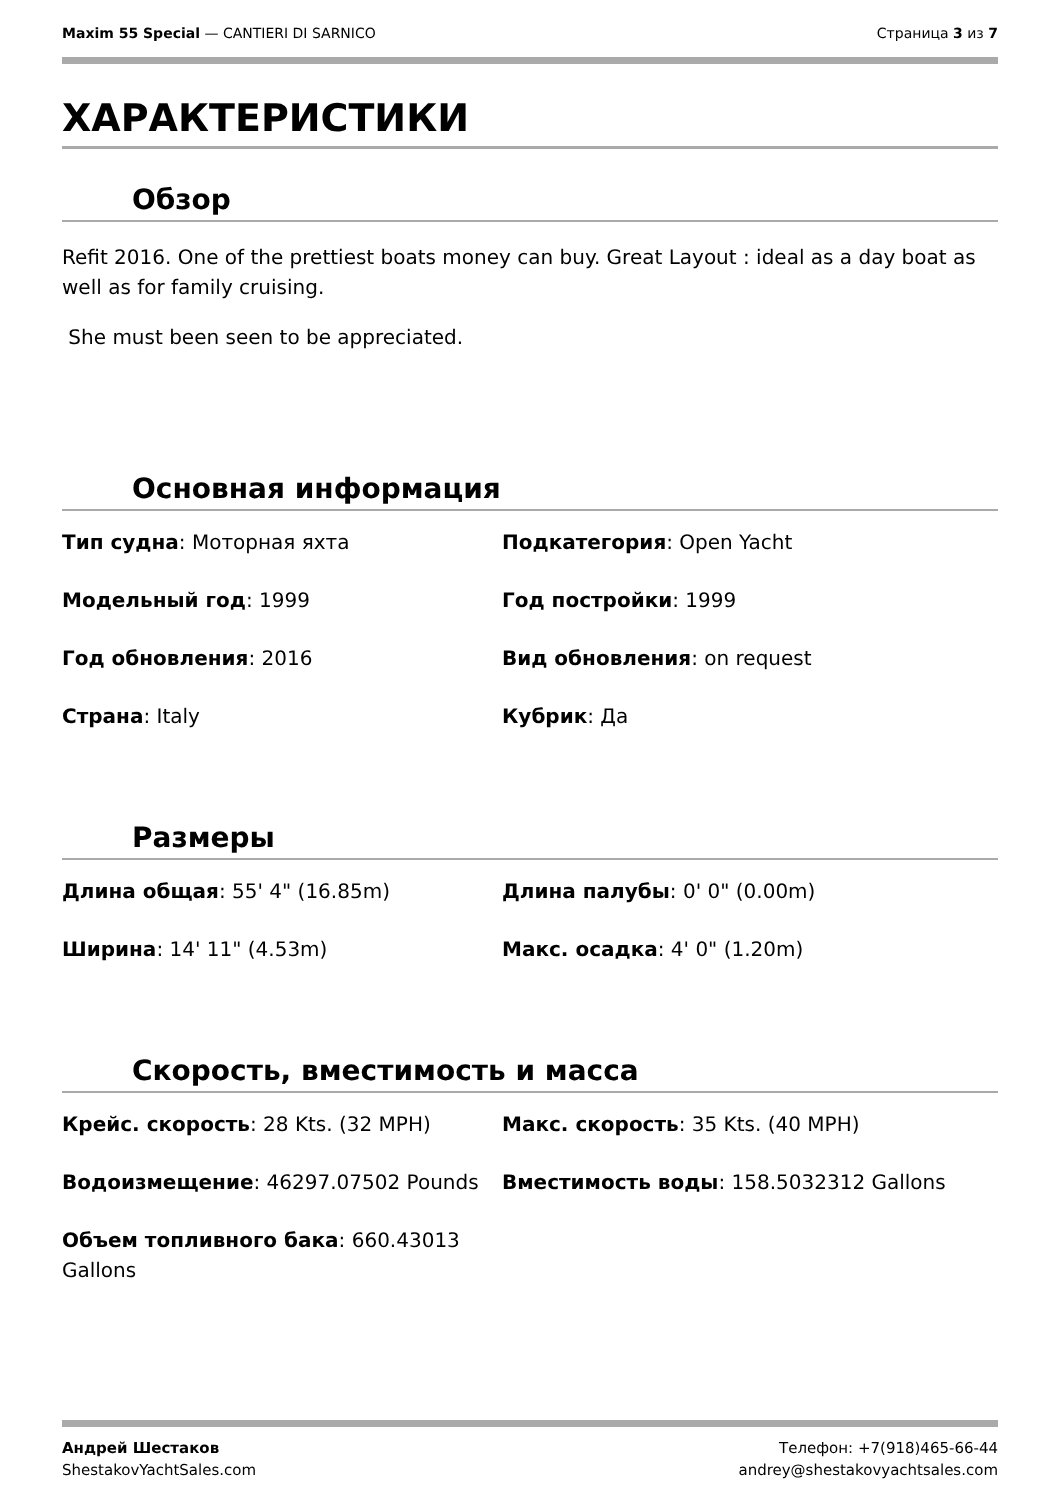Maxim 55 Special — CANTIERI DI SARNICO
Страница 3 из 7
ХАРАКТЕРИСТИКИ
Обзор
Refit 2016. One of the prettiest boats money can buy. Great Layout : ideal as a day boat as well as for family cruising.
She must been seen to be appreciated.
Основная информация
Тип судна: Моторная яхта
Подкатегория: Open Yacht
Модельный год: 1999
Год постройки: 1999
Год обновления: 2016
Вид обновления: on request
Страна: Italy
Кубрик: Да
Размеры
Длина общая: 55' 4" (16.85m)
Длина палубы: 0' 0" (0.00m)
Ширина: 14' 11" (4.53m)
Макс. осадка: 4' 0" (1.20m)
Скорость, вместимость и масса
Крейс. скорость: 28 Kts. (32 MPH)
Макс. скорость: 35 Kts. (40 MPH)
Водоизмещение: 46297.07502 Pounds
Вместимость воды: 158.5032312 Gallons
Объем топливного бака: 660.43013 Gallons
Андрей Шестаков
ShestakovYachtSales.com
Телефон: +7(918)465-66-44
andrey@shestakovyachtsales.com